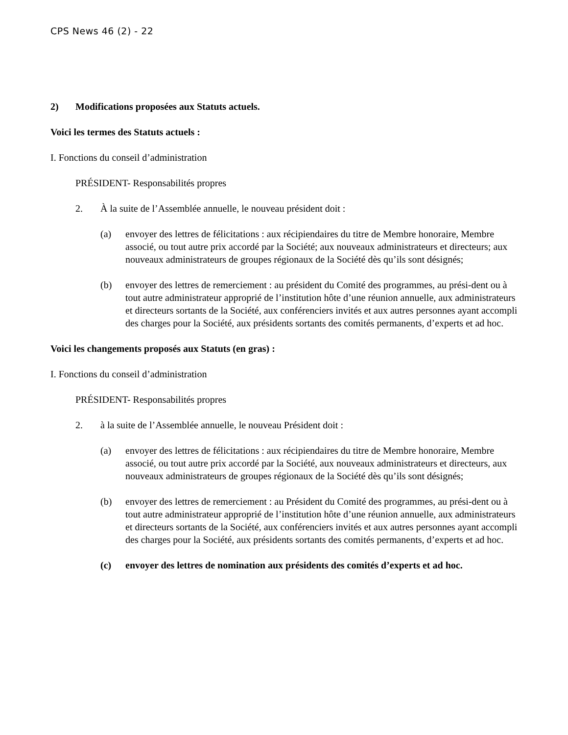CPS News 46 (2) - 22
2) Modifications proposées aux Statuts actuels.
Voici les termes des Statuts actuels :
I. Fonctions du conseil d’administration
PRÉSIDENT- Responsabilités propres
2. À la suite de l’Assemblée annuelle, le nouveau président doit :
(a) envoyer des lettres de félicitations : aux récipiendaires du titre de Membre honoraire, Membre associé, ou tout autre prix accordé par la Société; aux nouveaux administrateurs et directeurs; aux nouveaux administrateurs de groupes régionaux de la Société dès qu’ils sont désignés;
(b) envoyer des lettres de remerciement : au président du Comité des programmes, au prési-dent ou à tout autre administrateur approprié de l’institution hôte d’une réunion annuelle, aux administrateurs et directeurs sortants de la Société, aux conférenciers invités et aux autres personnes ayant accompli des charges pour la Société, aux présidents sortants des comités permanents, d’experts et ad hoc.
Voici les changements proposés aux Statuts (en gras) :
I. Fonctions du conseil d’administration
PRÉSIDENT- Responsabilités propres
2. à la suite de l’Assemblée annuelle, le nouveau Président doit :
(a) envoyer des lettres de félicitations : aux récipiendaires du titre de Membre honoraire, Membre associé, ou tout autre prix accordé par la Société, aux nouveaux administrateurs et directeurs, aux nouveaux administrateurs de groupes régionaux de la Société dès qu’ils sont désignés;
(b) envoyer des lettres de remerciement : au Président du Comité des programmes, au prési-dent ou à tout autre administrateur approprié de l’institution hôte d’une réunion annuelle, aux administrateurs et directeurs sortants de la Société, aux conférenciers invités et aux autres personnes ayant accompli des charges pour la Société, aux présidents sortants des comités permanents, d’experts et ad hoc.
(c) envoyer des lettres de nomination aux présidents des comités d’experts et ad hoc.